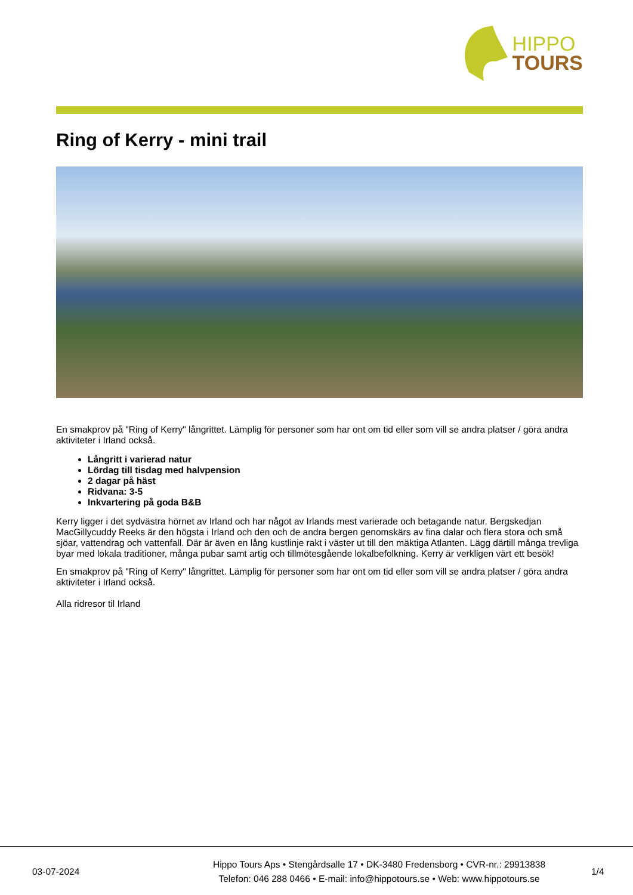HIPPO
TOURS
Ring of Kerry - mini trail
En smakprov på "Ring of Kerry" långrittet. Lämplig för personer som har ont om tid eller som vill se andra platser / göra andra aktiviteter i Irland också.
Långritt i varierad natur
Lördag till tisdag med halvpension
2 dagar på häst
Ridvana: 3-5
Inkvartering på goda B&B
Kerry ligger i det sydvästra hörnet av Irland och har något av Irlands mest varierade och betagande natur. Bergskedjan MacGillycuddy Reeks är den högsta i Irland och den och de andra bergen genomskärs av fina dalar och flera stora och små sjöar, vattendrag och vattenfall. Där är även en lång kustlinje rakt i väster ut till den mäktiga Atlanten. Lägg därtill många trevliga byar med lokala traditioner, många pubar samt artig och tillmötesgående lokalbefolkning. Kerry är verkligen värt ett besök!
En smakprov på "Ring of Kerry" långrittet. Lämplig för personer som har ont om tid eller som vill se andra platser / göra andra aktiviteter i Irland också.
Alla ridresor til Irland
03-07-2024
Hippo Tours Aps • Stengårdsalle 17 • DK-3480 Fredensborg • CVR-nr.: 29913838
Telefon: 046 288 0466 • E-mail: info@hippotours.se • Web: www.hippotours.se
1/4